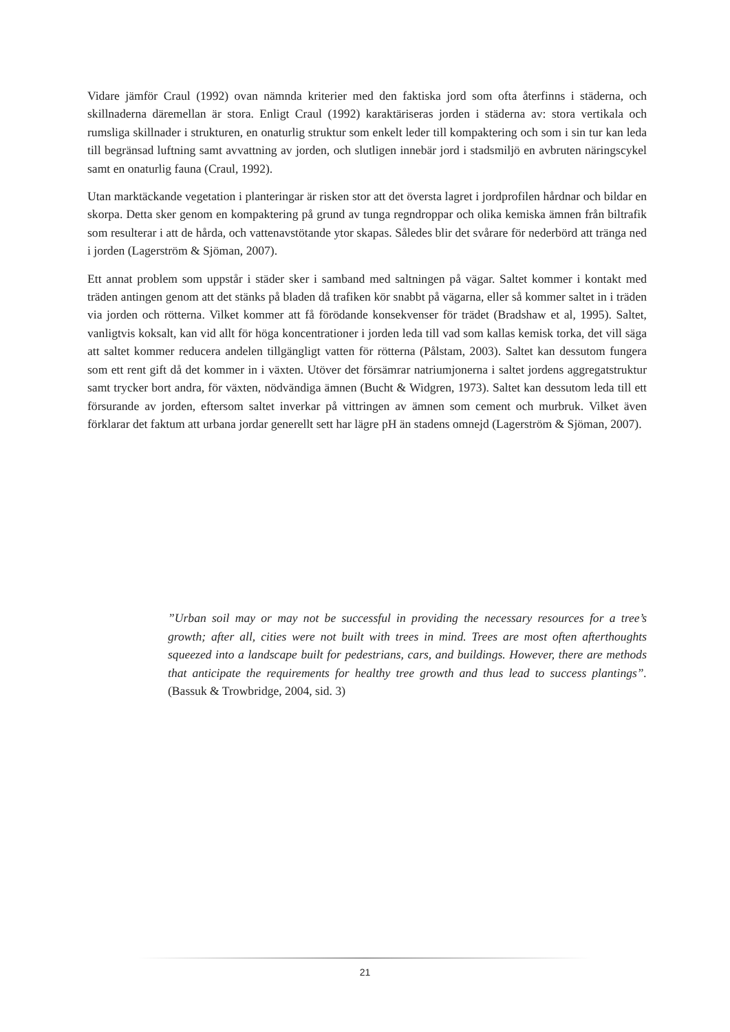Vidare jämför Craul (1992) ovan nämnda kriterier med den faktiska jord som ofta återfinns i städerna, och skillnaderna däremellan är stora. Enligt Craul (1992) karaktäriseras jorden i städerna av: stora vertikala och rumsliga skillnader i strukturen, en onaturlig struktur som enkelt leder till kompaktering och som i sin tur kan leda till begränsad luftning samt avvattning av jorden, och slutligen innebär jord i stadsmiljö en avbruten näringscykel samt en onaturlig fauna (Craul, 1992).
Utan marktäckande vegetation i planteringar är risken stor att det översta lagret i jordprofilen hårdnar och bildar en skorpa. Detta sker genom en kompaktering på grund av tunga regndroppar och olika kemiska ämnen från biltrafik som resulterar i att de hårda, och vattenavstötande ytor skapas. Således blir det svårare för nederbörd att tränga ned i jorden (Lagerström & Sjöman, 2007).
Ett annat problem som uppstår i städer sker i samband med saltningen på vägar. Saltet kommer i kontakt med träden antingen genom att det stänks på bladen då trafiken kör snabbt på vägarna, eller så kommer saltet in i träden via jorden och rötterna. Vilket kommer att få förödande konsekvenser för trädet (Bradshaw et al, 1995). Saltet, vanligtvis koksalt, kan vid allt för höga koncentrationer i jorden leda till vad som kallas kemisk torka, det vill säga att saltet kommer reducera andelen tillgängligt vatten för rötterna (Pålstam, 2003). Saltet kan dessutom fungera som ett rent gift då det kommer in i växten. Utöver det försämrar natriumjonerna i saltet jordens aggregatstruktur samt trycker bort andra, för växten, nödvändiga ämnen (Bucht & Widgren, 1973). Saltet kan dessutom leda till ett försurande av jorden, eftersom saltet inverkar på vittringen av ämnen som cement och murbruk. Vilket även förklarar det faktum att urbana jordar generellt sett har lägre pH än stadens omnejd (Lagerström & Sjöman, 2007).
”Urban soil may or may not be successful in providing the necessary resources for a tree’s growth; after all, cities were not built with trees in mind. Trees are most often afterthoughts squeezed into a landscape built for pedestrians, cars, and buildings. However, there are methods that anticipate the requirements for healthy tree growth and thus lead to success plantings”. (Bassuk & Trowbridge, 2004, sid. 3)
21